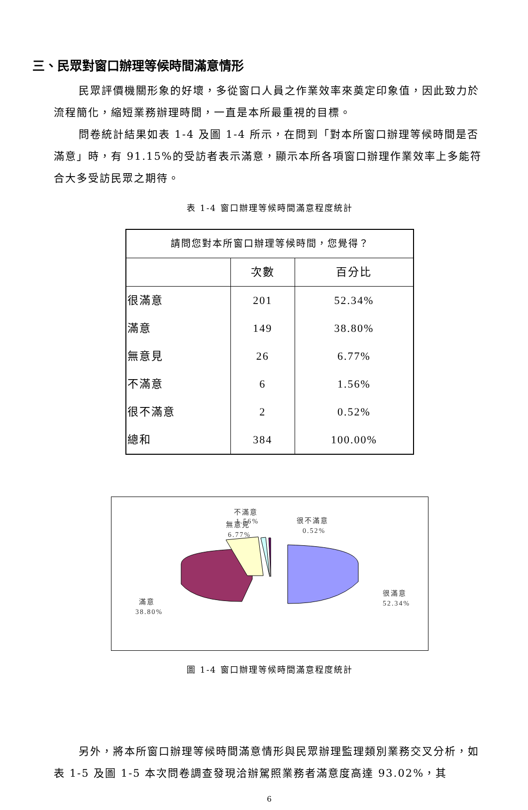三、民眾對窗口辦理等候時間滿意情形
民眾評價機關形象的好壞，多從窗口人員之作業效率來奠定印象值，因此致力於流程簡化，縮短業務辦理時間，一直是本所最重視的目標。
問卷統計結果如表 1-4 及圖 1-4 所示，在問到「對本所窗口辦理等候時間是否滿意」時，有 91.15%的受訪者表示滿意，顯示本所各項窗口辦理作業效率上多能符合大多受訪民眾之期待。
表 1-4 窗口辦理等候時間滿意程度統計
| 請問您對本所窗口辦理等候時間，您覺得？ | | |
| --- | --- | --- |
| | 次數 | 百分比 |
| 很滿意 | 201 | 52.34% |
| 滿意 | 149 | 38.80% |
| 無意見 | 26 | 6.77% |
| 不滿意 | 6 | 1.56% |
| 很不滿意 | 2 | 0.52% |
| 總和 | 384 | 100.00% |
無意見
6.77%
不滿意
1.56%
很不滿意
0.52%
很滿意
52.34%
滿意
38.80%
圖 1-4 窗口辦理等候時間滿意程度統計
另外，將本所窗口辦理等候時間滿意情形與民眾辦理監理類別業務交叉分析，如表 1-5 及圖 1-5 本次問卷調查發現洽辦駕照業務者滿意度高達 93.02%，其
6